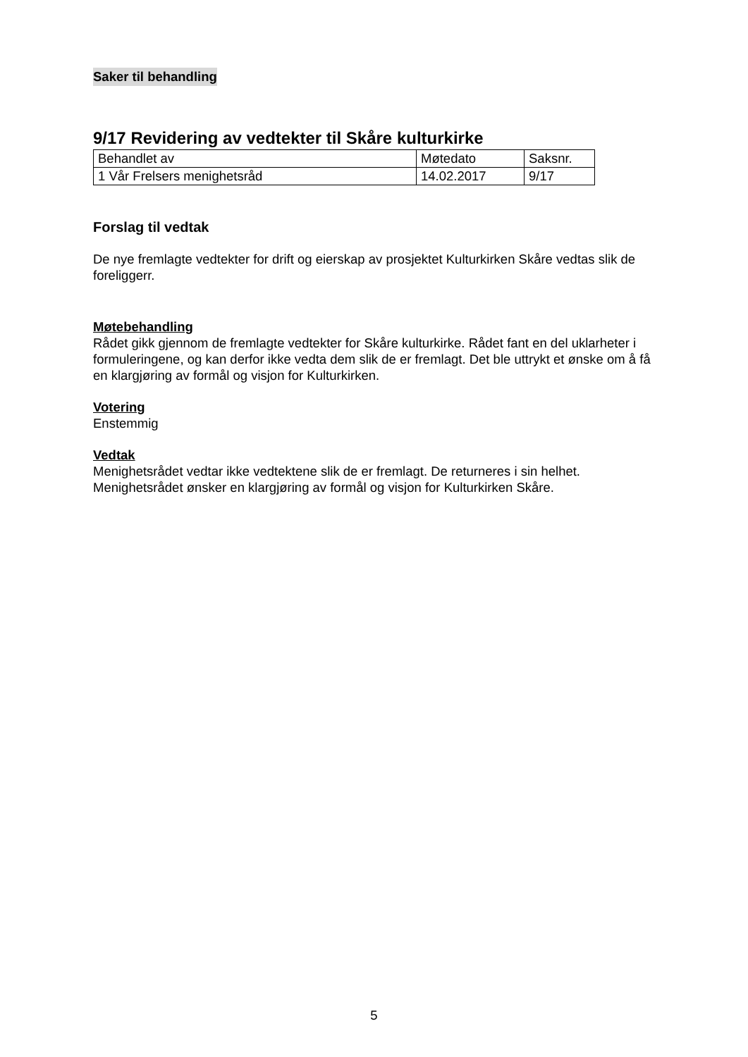Saker til behandling
9/17 Revidering av vedtekter til Skåre kulturkirke
| Behandlet av | Møtedato | Saksnr. |
| 1 Vår Frelsers menighetsråd | 14.02.2017 | 9/17 |
Forslag til vedtak
De nye fremlagte vedtekter for drift og eierskap av prosjektet Kulturkirken Skåre vedtas slik de foreliggerr.
Møtebehandling
Rådet gikk gjennom de fremlagte vedtekter for Skåre kulturkirke. Rådet fant en del uklarheter i formuleringene, og kan derfor ikke vedta dem slik de er fremlagt. Det ble uttrykt et ønske om å få en klargjøring av formål og visjon for Kulturkirken.
Votering
Enstemmig
Vedtak
Menighetsrådet vedtar ikke vedtektene slik de er fremlagt. De returneres i sin helhet. Menighetsrådet ønsker en klargjøring av formål og visjon for Kulturkirken Skåre.
5